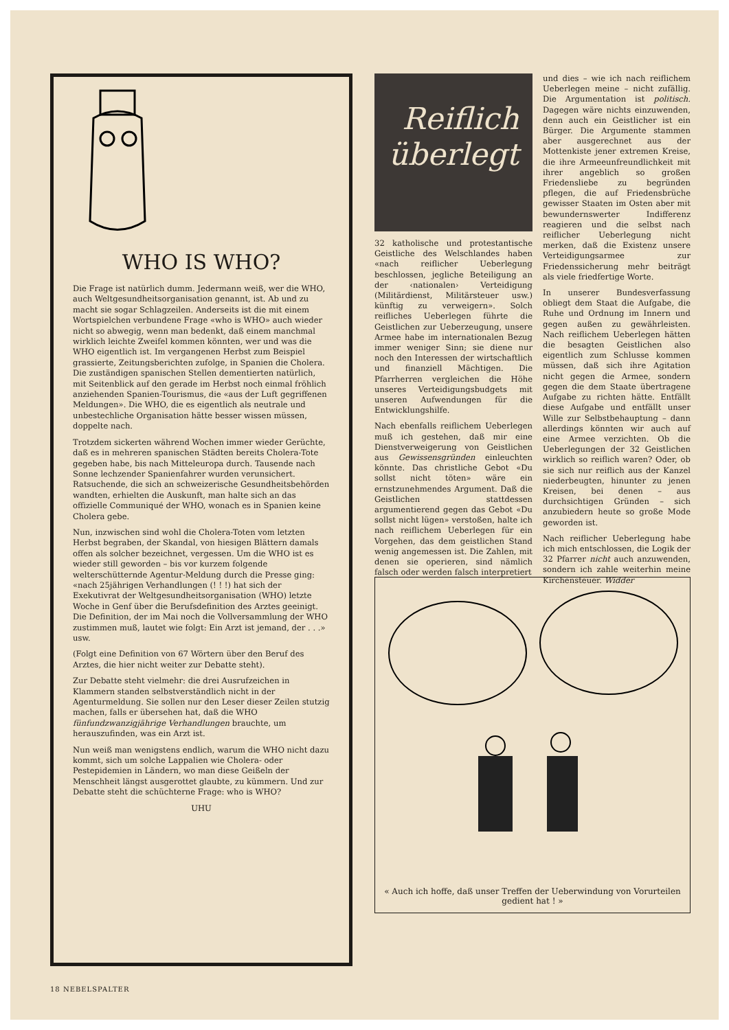WHO IS WHO?
Die Frage ist natürlich dumm. Jedermann weiß, wer die WHO, auch Weltgesundheitsorganisation genannt, ist. Ab und zu macht sie sogar Schlagzeilen. Anderseits ist die mit einem Wortspielchen verbundene Frage «who is WHO» auch wieder nicht so abwegig, wenn man bedenkt, daß einem manchmal wirklich leichte Zweifel kommen könnten, wer und was die WHO eigentlich ist. Im vergangenen Herbst zum Beispiel grassierte, Zeitungsberichten zufolge, in Spanien die Cholera. Die zuständigen spanischen Stellen dementierten natürlich, mit Seitenblick auf den gerade im Herbst noch einmal fröhlich anziehenden Spanien-Tourismus, die «aus der Luft gegriffenen Meldungen». Die WHO, die es eigentlich als neutrale und unbestechliche Organisation hätte besser wissen müssen, doppelte nach.
Trotzdem sickerten während Wochen immer wieder Gerüchte, daß es in mehreren spanischen Städten bereits Cholera-Tote gegeben habe, bis nach Mitteleuropa durch. Tausende nach Sonne lechzender Spanienfahrer wurden verunsichert. Ratsuchende, die sich an schweizerische Gesundheitsbehörden wandten, erhielten die Auskunft, man halte sich an das offizielle Communiqué der WHO, wonach es in Spanien keine Cholera gebe.
Nun, inzwischen sind wohl die Cholera-Toten vom letzten Herbst begraben, der Skandal, von hiesigen Blättern damals offen als solcher bezeichnet, vergessen. Um die WHO ist es wieder still geworden – bis vor kurzem folgende welterschütternde Agentur-Meldung durch die Presse ging: «nach 25jährigen Verhandlungen (! ! !) hat sich der Exekutivrat der Weltgesundheitsorganisation (WHO) letzte Woche in Genf über die Berufsdefinition des Arztes geeinigt. Die Definition, der im Mai noch die Vollversammlung der WHO zustimmen muß, lautet wie folgt: Ein Arzt ist jemand, der . . .» usw.
(Folgt eine Definition von 67 Wörtern über den Beruf des Arztes, die hier nicht weiter zur Debatte steht).
Zur Debatte steht vielmehr: die drei Ausrufzeichen in Klammern standen selbstverständlich nicht in der Agenturmeldung. Sie sollen nur den Leser dieser Zeilen stutzig machen, falls er übersehen hat, daß die WHO fünfundzwanzigjährige Verhandlungen brauchte, um herauszufinden, was ein Arzt ist.
Nun weiß man wenigstens endlich, warum die WHO nicht dazu kommt, sich um solche Lappalien wie Cholera- oder Pestepidemien in Ländern, wo man diese Geißeln der Menschheit längst ausgerottet glaubte, zu kümmern. Und zur Debatte steht die schüchterne Frage: who is WHO?
UHU
Reiflich
überlegt
32 katholische und protestantische Geistliche des Welschlandes haben «nach reiflicher Ueberlegung beschlossen, jegliche Beteiligung an der ‹nationalen› Verteidigung (Militärdienst, Militärsteuer usw.) künftig zu verweigern». Solch reifliches Ueberlegen führte die Geistlichen zur Ueberzeugung, unsere Armee habe im internationalen Bezug immer weniger Sinn; sie diene nur noch den Interessen der wirtschaftlich und finanziell Mächtigen. Die Pfarrherren vergleichen die Höhe unseres Verteidigungsbudgets mit unseren Aufwendungen für die Entwicklungshilfe.
Nach ebenfalls reiflichem Ueberlegen muß ich gestehen, daß mir eine Dienstverweigerung von Geistlichen aus Gewissensgründen einleuchten könnte. Das christliche Gebot «Du sollst nicht töten» wäre ein ernstzunehmendes Argument. Daß die Geistlichen stattdessen argumentierend gegen das Gebot «Du sollst nicht lügen» verstoßen, halte ich nach reiflichem Ueberlegen für ein Vorgehen, das dem geistlichen Stand wenig angemessen ist. Die Zahlen, mit denen sie operieren, sind nämlich falsch oder werden falsch interpretiert
und dies – wie ich nach reiflichem Ueberlegen meine – nicht zufällig. Die Argumentation ist politisch. Dagegen wäre nichts einzuwenden, denn auch ein Geistlicher ist ein Bürger. Die Argumente stammen aber ausgerechnet aus der Mottenkiste jener extremen Kreise, die ihre Armeeunfreundlichkeit mit ihrer angeblich so großen Friedensliebe zu begründen pflegen, die auf Friedensbrüche gewisser Staaten im Osten aber mit bewundernswerter Indifferenz reagieren und die selbst nach reiflicher Ueberlegung nicht merken, daß die Existenz unsere Verteidigungsarmee zur Friedenssicherung mehr beiträgt als viele friedfertige Worte.
In unserer Bundesverfassung obliegt dem Staat die Aufgabe, die Ruhe und Ordnung im Innern und gegen außen zu gewährleisten. Nach reiflichem Ueberlegen hätten die besagten Geistlichen also eigentlich zum Schlusse kommen müssen, daß sich ihre Agitation nicht gegen die Armee, sondern gegen die dem Staate übertragene Aufgabe zu richten hätte. Entfällt diese Aufgabe und entfällt unser Wille zur Selbstbehauptung – dann allerdings könnten wir auch auf eine Armee verzichten. Ob die Ueberlegungen der 32 Geistlichen wirklich so reiflich waren? Oder, ob sie sich nur reiflich aus der Kanzel niederbeugten, hinunter zu jenen Kreisen, bei denen – aus durchsichtigen Gründen – sich anzubiedern heute so große Mode geworden ist.
Nach reiflicher Ueberlegung habe ich mich entschlossen, die Logik der 32 Pfarrer nicht auch anzuwenden, sondern ich zahle weiterhin meine Kirchensteuer. Widder
« Auch ich hoffe, daß unser Treffen der Ueberwindung von Vorurteilen gedient hat ! »
18 NEBELSPALTER